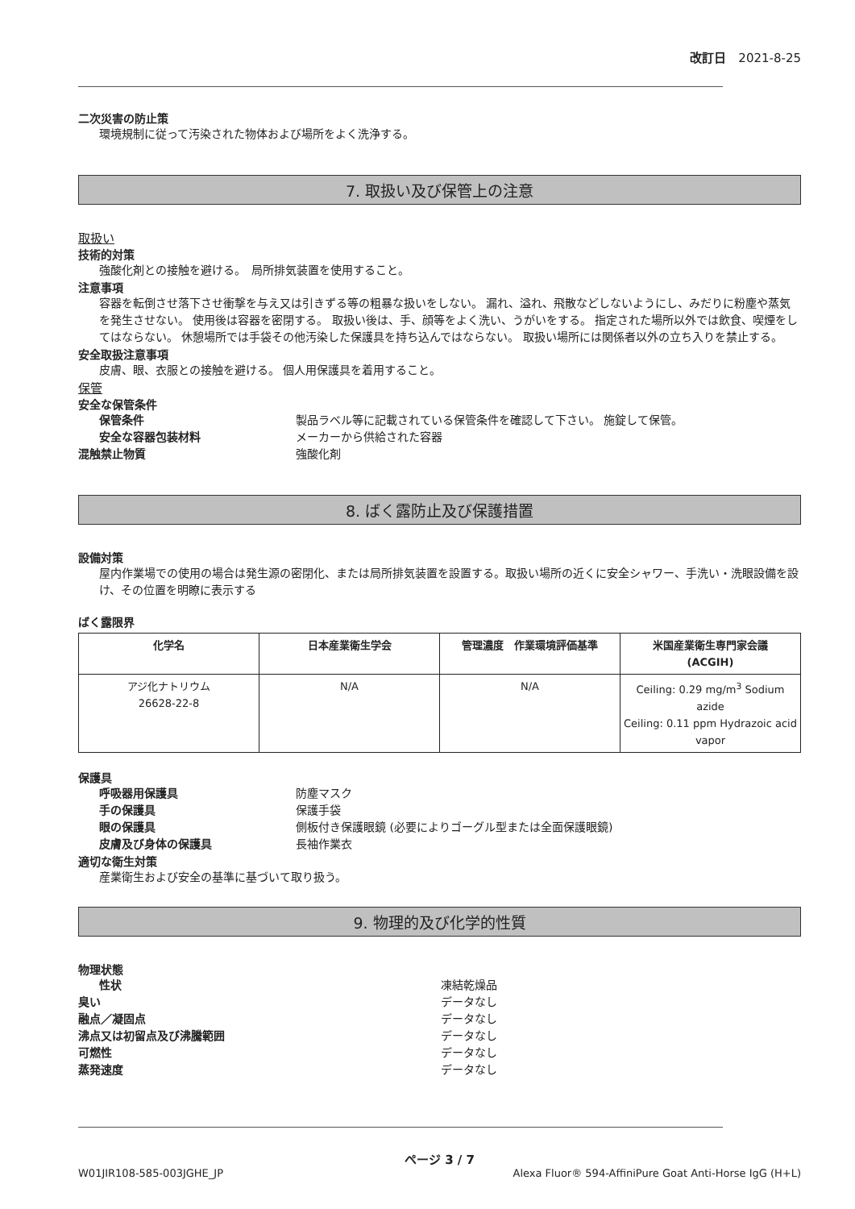改訂日　2021-8-25
二次災害の防止策
環境規制に従って汚染された物体および場所をよく洗浄する。
7. 取扱い及び保管上の注意
取扱い
技術的対策
強酸化剤との接触を避ける。　局所排気装置を使用すること。
注意事項
容器を転倒させ落下させ衝撃を与え又は引きずる等の粗暴な扱いをしない。 漏れ、溢れ、飛散などしないようにし、みだりに粉塵や蒸気を発生させない。 使用後は容器を密閉する。 取扱い後は、手、顔等をよく洗い、うがいをする。 指定された場所以外では飲食、喫煙をしてはならない。 休憩場所では手袋その他汚染した保護具を持ち込んではならない。 取扱い場所には関係者以外の立ち入りを禁止する。
安全取扱注意事項
皮膚、眼、衣服との接触を避ける。 個人用保護具を着用すること。
保管
安全な保管条件
保管条件 製品ラベル等に記載されている保管条件を確認して下さい。 施錠して保管。
安全な容器包装材料 メーカーから供給された容器
混触禁止物質 強酸化剤
8. ばく露防止及び保護措置
設備対策
屋内作業場での使用の場合は発生源の密閉化、または局所排気装置を設置する。取扱い場所の近くに安全シャワー、手洗い・洗眼設備を設け、その位置を明瞭に表示する
ばく露限界
| 化学名 | 日本産業衛生学会 | 管理濃度 作業環境評価基準 | 米国産業衛生専門家会議 (ACGIH) |
| --- | --- | --- | --- |
| アジ化ナトリウム 26628-22-8 | N/A | N/A | Ceiling: 0.29 mg/m<sup>3</sup> Sodium azide Ceiling: 0.11 ppm Hydrazoic acid vapor |
保護具
呼吸器用保護具 防塵マスク
手の保護具 保護手袋
眼の保護具 側板付き保護眼鏡 (必要によりゴーグル型または全面保護眼鏡)
皮膚及び身体の保護具 長袖作業衣
適切な衛生対策
産業衛生および安全の基準に基づいて取り扱う。
9. 物理的及び化学的性質
物理状態
性状 凍結乾燥品
臭い データなし
融点／凝固点 データなし
沸点又は初留点及び沸騰範囲 データなし
可燃性 データなし
蒸発速度 データなし
ページ 3 / 7
W01JIR108-585-003JGHE_JP Alexa Fluor® 594-AffiniPure Goat Anti-Horse IgG (H+L)